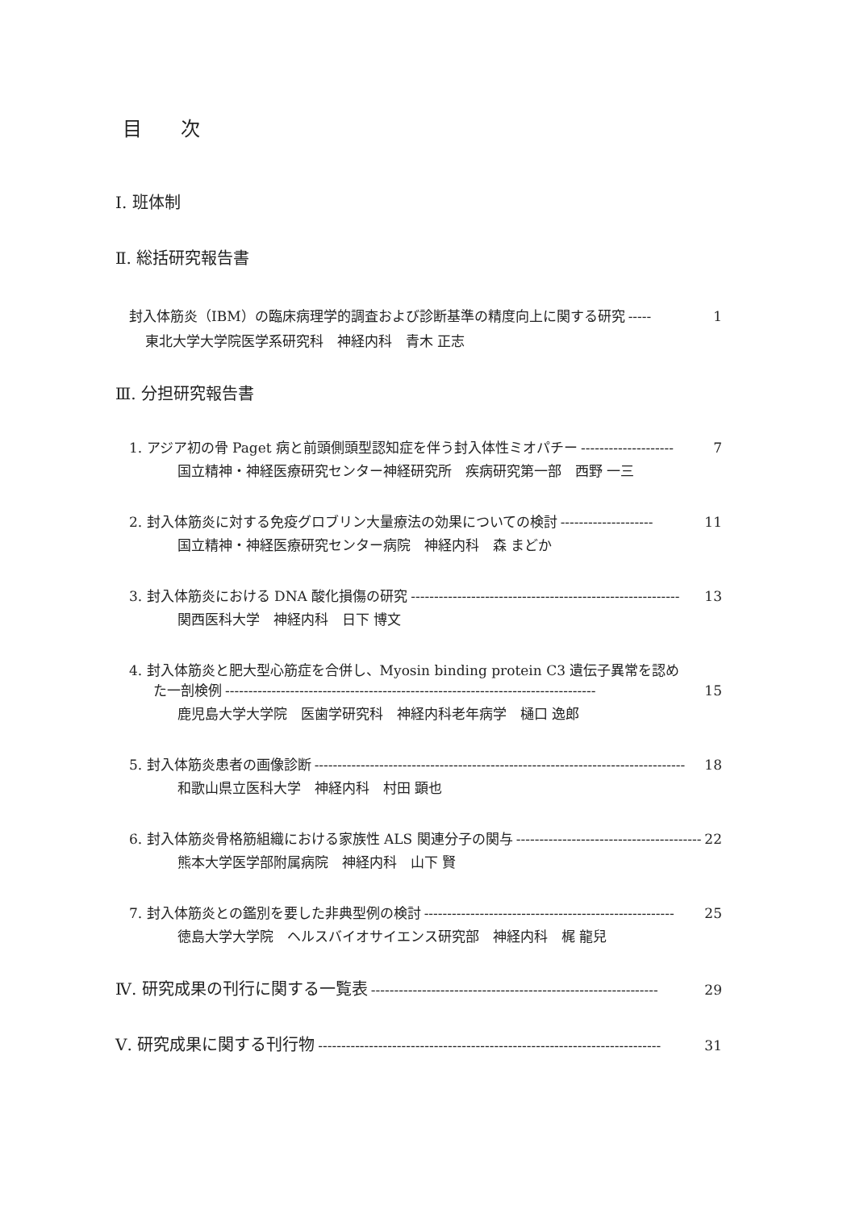目 次
Ⅰ. 班体制
Ⅱ. 総括研究報告書
封入体筋炎（IBM）の臨床病理学的調査および診断基準の精度向上に関する研究 ----- 1
東北大学大学院医学系研究科　神経内科　青木 正志
Ⅲ. 分担研究報告書
1. アジア初の骨 Paget 病と前頭側頭型認知症を伴う封入体性ミオパチー -------------------- 7
国立精神・神経医療研究センター神経研究所　疾病研究第一部　西野 一三
2. 封入体筋炎に対する免疫グロブリン大量療法の効果についての検討 -------------------- 11
国立精神・神経医療研究センター病院　神経内科　森 まどか
3. 封入体筋炎における DNA 酸化損傷の研究 ---------------------------------------------------------- 13
関西医科大学　神経内科　日下 博文
4. 封入体筋炎と肥大型心筋症を合併し、Myosin binding protein C3 遺伝子異常を認め
た一剖検例 -------------------------------------------------------------------------------- 15
鹿児島大学大学院　医歯学研究科　神経内科老年病学　樋口 逸郎
5. 封入体筋炎患者の画像診断 -------------------------------------------------------------------------------- 18
和歌山県立医科大学　神経内科　村田 顕也
6. 封入体筋炎骨格筋組織における家族性 ALS 関連分子の関与 ---------------------------------------- 22
熊本大学医学部附属病院　神経内科　山下 賢
7. 封入体筋炎との鑑別を要した非典型例の検討 ------------------------------------------------------ 25
徳島大学大学院　ヘルスバイオサイエンス研究部　神経内科　梶 龍兒
Ⅳ. 研究成果の刊行に関する一覧表 -------------------------------------------------------------- 29
Ⅴ. 研究成果に関する刊行物 -------------------------------------------------------------------------- 31